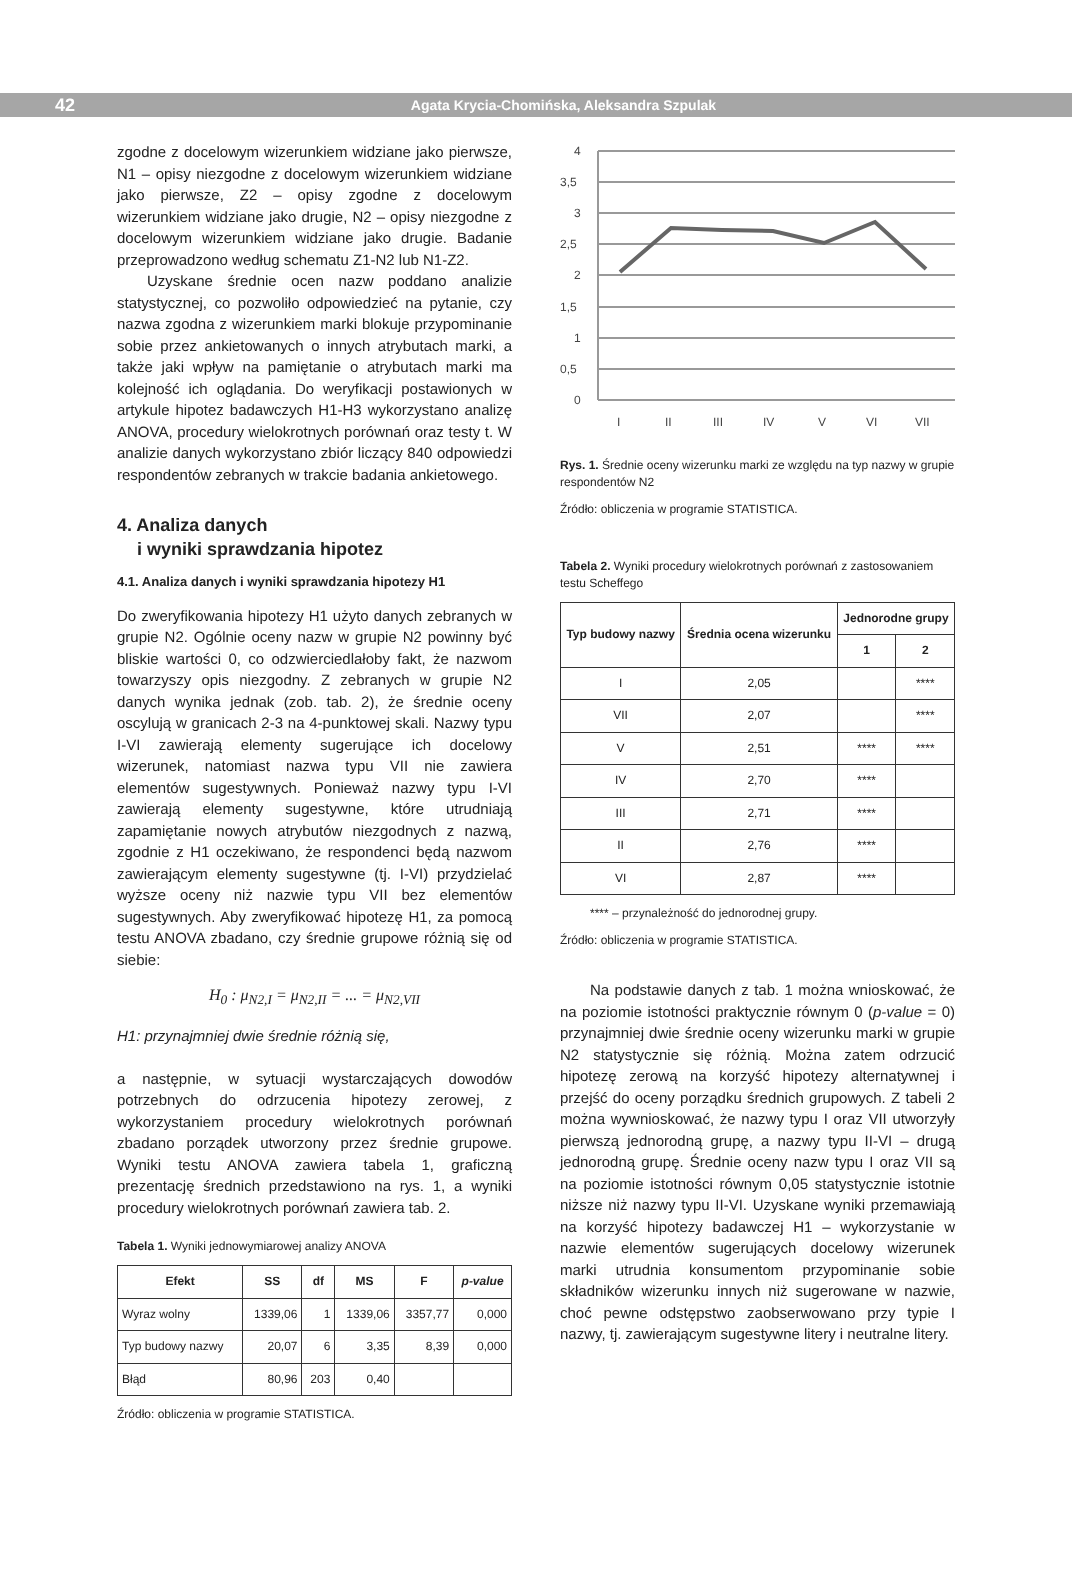42 Agata Krycia-Chomińska, Aleksandra Szpulak
zgodne z docelowym wizerunkiem widziane jako pierwsze, N1 – opisy niezgodne z docelowym wizerunkiem widziane jako pierwsze, Z2 – opisy zgodne z docelowym wizerunkiem widziane jako drugie, N2 – opisy niezgodne z docelowym wizerunkiem widziane jako drugie. Badanie przeprowadzono według schematu Z1-N2 lub N1-Z2.
Uzyskane średnie ocen nazw poddano analizie statystycznej, co pozwoliło odpowiedzieć na pytanie, czy nazwa zgodna z wizerunkiem marki blokuje przypominanie sobie przez ankietowanych o innych atrybutach marki, a także jaki wpływ na pamiętanie o atrybutach marki ma kolejność ich oglądania. Do weryfikacji postawionych w artykule hipotez badawczych H1-H3 wykorzystano analizę ANOVA, procedury wielokrotnych porównań oraz testy t. W analizie danych wykorzystano zbiór liczący 840 odpowiedzi respondentów zebranych w trakcie badania ankietowego.
4. Analiza danych
i wyniki sprawdzania hipotez
4.1. Analiza danych i wyniki sprawdzania hipotezy H1
Do zweryfikowania hipotezy H1 użyto danych zebranych w grupie N2. Ogólnie oceny nazw w grupie N2 powinny być bliskie wartości 0, co odzwierciedlałoby fakt, że nazwom towarzyszy opis niezgodny. Z zebranych w grupie N2 danych wynika jednak (zob. tab. 2), że średnie oceny oscylują w granicach 2-3 na 4-punktowej skali. Nazwy typu I-VI zawierają elementy sugerujące ich docelowy wizerunek, natomiast nazwa typu VII nie zawiera elementów sugestywnych. Ponieważ nazwy typu I-VI zawierają elementy sugestywne, które utrudniają zapamiętanie nowych atrybutów niezgodnych z nazwą, zgodnie z H1 oczekiwano, że respondenci będą nazwom zawierającym elementy sugestywne (tj. I-VI) przydzielać wyższe oceny niż nazwie typu VII bez elementów sugestywnych. Aby zweryfikować hipotezę H1, za pomocą testu ANOVA zbadano, czy średnie grupowe różnią się od siebie:
H<sub>0</sub> : μ<sub>N2,I</sub> = μ<sub>N2,II</sub> = ... = μ<sub>N2,VII</sub>
H1: przynajmniej dwie średnie różnią się,
a następnie, w sytuacji wystarczających dowodów potrzebnych do odrzucenia hipotezy zerowej, z wykorzystaniem procedury wielokrotnych porównań zbadano porządek utworzony przez średnie grupowe. Wyniki testu ANOVA zawiera tabela 1, graficzną prezentację średnich przedstawiono na rys. 1, a wyniki procedury wielokrotnych porównań zawiera tab. 2.
Tabela 1. Wyniki jednowymiarowej analizy ANOVA
| Efekt | SS | df | MS | F | p-value |
| --- | --- | --- | --- | --- | --- |
| Wyraz wolny | 1339,06 | 1 | 1339,06 | 3357,77 | 0,000 |
| Typ budowy nazwy | 20,07 | 6 | 3,35 | 8,39 | 0,000 |
| Błąd | 80,96 | 203 | 0,40 | | |
Źródło: obliczenia w programie STATISTICA.
4
3,5
3
2,5
2
1,5
1
0,5
0
I
II
III
IV
V
VI
VII
Rys. 1. Średnie oceny wizerunku marki ze względu na typ nazwy w grupie respondentów N2
Źródło: obliczenia w programie STATISTICA.
Tabela 2. Wyniki procedury wielokrotnych porównań z zastosowaniem testu Scheffego
| Typ budowy nazwy | Średnia ocena wizerunku | Jednorodne grupy | |
| --- | --- | --- | --- |
| | | 1 | 2 |
| I | 2,05 | | **** |
| VII | 2,07 | | **** |
| V | 2,51 | **** | **** |
| IV | 2,70 | **** | |
| III | 2,71 | **** | |
| II | 2,76 | **** | |
| VI | 2,87 | **** | |
**** – przynależność do jednorodnej grupy.
Źródło: obliczenia w programie STATISTICA.
Na podstawie danych z tab. 1 można wnioskować, że na poziomie istotności praktycznie równym 0 (p-value = 0) przynajmniej dwie średnie oceny wizerunku marki w grupie N2 statystycznie się różnią. Można zatem odrzucić hipotezę zerową na korzyść hipotezy alternatywnej i przejść do oceny porządku średnich grupowych. Z tabeli 2 można wywnioskować, że nazwy typu I oraz VII utworzyły pierwszą jednorodną grupę, a nazwy typu II-VI – drugą jednorodną grupę. Średnie oceny nazw typu I oraz VII są na poziomie istotności równym 0,05 statystycznie istotnie niższe niż nazwy typu II-VI. Uzyskane wyniki przemawiają na korzyść hipotezy badawczej H1 – wykorzystanie w nazwie elementów sugerujących docelowy wizerunek marki utrudnia konsumentom przypominanie sobie składników wizerunku innych niż sugerowane w nazwie, choć pewne odstępstwo zaobserwowano przy typie I nazwy, tj. zawierającym sugestywne litery i neutralne litery.